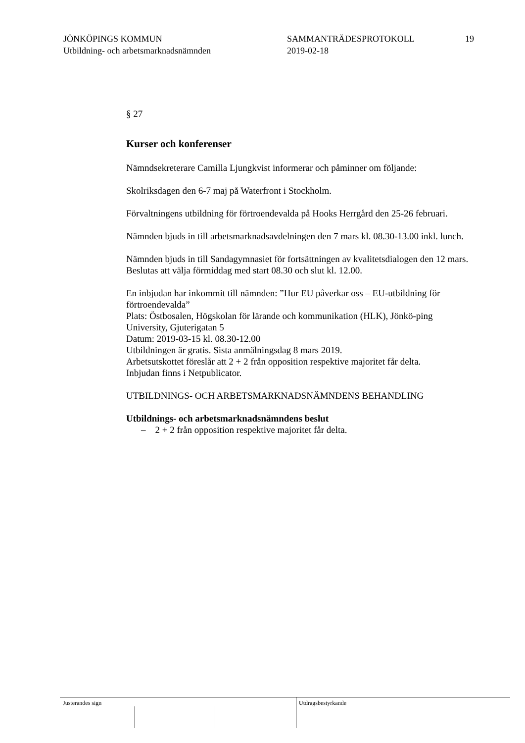JÖNKÖPINGS KOMMUN
Utbildning- och arbetsmarknadsnämnden
SAMMANTRÄDESPROTOKOLL
2019-02-18
19
§ 27
Kurser och konferenser
Nämndsekreterare Camilla Ljungkvist informerar och påminner om följande:
Skolriksdagen den 6-7 maj på Waterfront i Stockholm.
Förvaltningens utbildning för förtroendevalda på Hooks Herrgård den 25-26 februari.
Nämnden bjuds in till arbetsmarknadsavdelningen den 7 mars kl. 08.30-13.00 inkl. lunch.
Nämnden bjuds in till Sandagymnasiet för fortsättningen av kvalitetsdialogen den 12 mars. Beslutas att välja förmiddag med start 08.30 och slut kl. 12.00.
En inbjudan har inkommit till nämnden: ”Hur EU påverkar oss – EU-utbildning för förtroendevalda”
Plats: Östbosalen, Högskolan för lärande och kommunikation (HLK), Jönkö-ping University, Gjuterigatan 5
Datum: 2019-03-15 kl. 08.30-12.00
Utbildningen är gratis. Sista anmälningsdag 8 mars 2019.
Arbetsutskottet föreslår att 2 + 2 från opposition respektive majoritet får delta.
Inbjudan finns i Netpublicator.
UTBILDNINGS- OCH ARBETSMARKNADSNÄMNDENS BEHANDLING
Utbildnings- och arbetsmarknadsnämndens beslut
– 2 + 2 från opposition respektive majoritet får delta.
Justerandes sign Utdragsbestyrkande